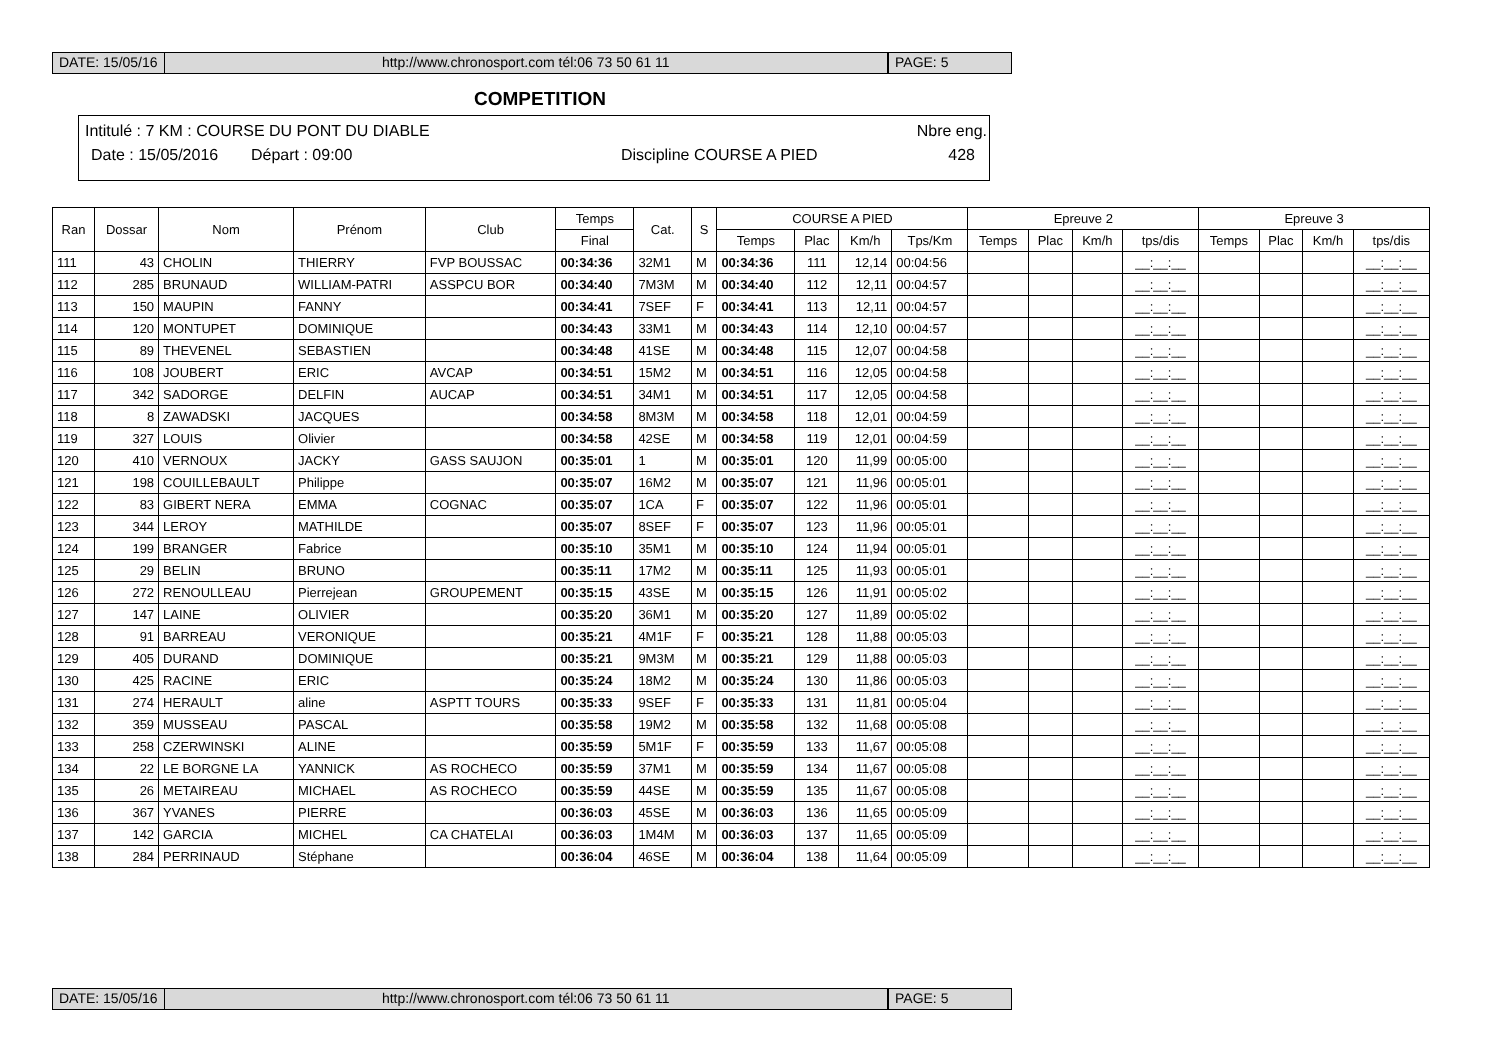DATE: 15/05/16 http://www.chronosport.com tél:06 73 50 61 11
PAGE: 5
COMPETITION
Intitulé : 7 KM : COURSE DU PONT DU DIABLE Nbre eng.
Date : 15/05/2016 Départ : 09:00 Discipline COURSE A PIED 428
| Ran | Dossar | Nom | Prénom | Club | Temps | Cat. | S | COURSE A PIED | | | | Epreuve 2 | | | | Epreuve 3 | | | |
| --- | --- | --- | --- | --- | --- | --- | --- | --- | --- | --- | --- | --- | --- | --- | --- | --- | --- | --- | --- |
| | | | | | Final | | | Temps | Plac | Km/h | Tps/Km | Temps | Plac | Km/h | tps/dis | Temps | Plac | Km/h | tps/dis |
| 111 | 43 | CHOLIN | THIERRY | FVP BOUSSAC | 00:34:36 | 32M1 | M | 00:34:36 | 111 | 12,14 | 00:04:56 | | | | __:__:__ | | | | __:__:__ |
| 112 | 285 | BRUNAUD | WILLIAM-PATRI | ASSPCU BOR | 00:34:40 | 7M3M | M | 00:34:40 | 112 | 12,11 | 00:04:57 | | | | __:__:__ | | | | __:__:__ |
| 113 | 150 | MAUPIN | FANNY | | 00:34:41 | 7SEF | F | 00:34:41 | 113 | 12,11 | 00:04:57 | | | | __:__:__ | | | | __:__:__ |
| 114 | 120 | MONTUPET | DOMINIQUE | | 00:34:43 | 33M1 | M | 00:34:43 | 114 | 12,10 | 00:04:57 | | | | __:__:__ | | | | __:__:__ |
| 115 | 89 | THEVENEL | SEBASTIEN | | 00:34:48 | 41SE | M | 00:34:48 | 115 | 12,07 | 00:04:58 | | | | __:__:__ | | | | __:__:__ |
| 116 | 108 | JOUBERT | ERIC | AVCAP | 00:34:51 | 15M2 | M | 00:34:51 | 116 | 12,05 | 00:04:58 | | | | __:__:__ | | | | __:__:__ |
| 117 | 342 | SADORGE | DELFIN | AUCAP | 00:34:51 | 34M1 | M | 00:34:51 | 117 | 12,05 | 00:04:58 | | | | __:__:__ | | | | __:__:__ |
| 118 | 8 | ZAWADSKI | JACQUES | | 00:34:58 | 8M3M | M | 00:34:58 | 118 | 12,01 | 00:04:59 | | | | __:__:__ | | | | __:__:__ |
| 119 | 327 | LOUIS | Olivier | | 00:34:58 | 42SE | M | 00:34:58 | 119 | 12,01 | 00:04:59 | | | | __:__:__ | | | | __:__:__ |
| 120 | 410 | VERNOUX | JACKY | GASS SAUJON | 00:35:01 | 1 | M | 00:35:01 | 120 | 11,99 | 00:05:00 | | | | __:__:__ | | | | __:__:__ |
| 121 | 198 | COUILLEBAULT | Philippe | | 00:35:07 | 16M2 | M | 00:35:07 | 121 | 11,96 | 00:05:01 | | | | __:__:__ | | | | __:__:__ |
| 122 | 83 | GIBERT NERA | EMMA | COGNAC | 00:35:07 | 1CA | F | 00:35:07 | 122 | 11,96 | 00:05:01 | | | | __:__:__ | | | | __:__:__ |
| 123 | 344 | LEROY | MATHILDE | | 00:35:07 | 8SEF | F | 00:35:07 | 123 | 11,96 | 00:05:01 | | | | __:__:__ | | | | __:__:__ |
| 124 | 199 | BRANGER | Fabrice | | 00:35:10 | 35M1 | M | 00:35:10 | 124 | 11,94 | 00:05:01 | | | | __:__:__ | | | | __:__:__ |
| 125 | 29 | BELIN | BRUNO | | 00:35:11 | 17M2 | M | 00:35:11 | 125 | 11,93 | 00:05:01 | | | | __:__:__ | | | | __:__:__ |
| 126 | 272 | RENOULLEAU | Pierrejean | GROUPEMENT | 00:35:15 | 43SE | M | 00:35:15 | 126 | 11,91 | 00:05:02 | | | | __:__:__ | | | | __:__:__ |
| 127 | 147 | LAINE | OLIVIER | | 00:35:20 | 36M1 | M | 00:35:20 | 127 | 11,89 | 00:05:02 | | | | __:__:__ | | | | __:__:__ |
| 128 | 91 | BARREAU | VERONIQUE | | 00:35:21 | 4M1F | F | 00:35:21 | 128 | 11,88 | 00:05:03 | | | | __:__:__ | | | | __:__:__ |
| 129 | 405 | DURAND | DOMINIQUE | | 00:35:21 | 9M3M | M | 00:35:21 | 129 | 11,88 | 00:05:03 | | | | __:__:__ | | | | __:__:__ |
| 130 | 425 | RACINE | ERIC | | 00:35:24 | 18M2 | M | 00:35:24 | 130 | 11,86 | 00:05:03 | | | | __:__:__ | | | | __:__:__ |
| 131 | 274 | HERAULT | aline | ASPTT TOURS | 00:35:33 | 9SEF | F | 00:35:33 | 131 | 11,81 | 00:05:04 | | | | __:__:__ | | | | __:__:__ |
| 132 | 359 | MUSSEAU | PASCAL | | 00:35:58 | 19M2 | M | 00:35:58 | 132 | 11,68 | 00:05:08 | | | | __:__:__ | | | | __:__:__ |
| 133 | 258 | CZERWINSKI | ALINE | | 00:35:59 | 5M1F | F | 00:35:59 | 133 | 11,67 | 00:05:08 | | | | __:__:__ | | | | __:__:__ |
| 134 | 22 | LE BORGNE LA | YANNICK | AS ROCHECO | 00:35:59 | 37M1 | M | 00:35:59 | 134 | 11,67 | 00:05:08 | | | | __:__:__ | | | | __:__:__ |
| 135 | 26 | METAIREAU | MICHAEL | AS ROCHECO | 00:35:59 | 44SE | M | 00:35:59 | 135 | 11,67 | 00:05:08 | | | | __:__:__ | | | | __:__:__ |
| 136 | 367 | YVANES | PIERRE | | 00:36:03 | 45SE | M | 00:36:03 | 136 | 11,65 | 00:05:09 | | | | __:__:__ | | | | __:__:__ |
| 137 | 142 | GARCIA | MICHEL | CA CHATELAI | 00:36:03 | 1M4M | M | 00:36:03 | 137 | 11,65 | 00:05:09 | | | | __:__:__ | | | | __:__:__ |
| 138 | 284 | PERRINAUD | Stéphane | | 00:36:04 | 46SE | M | 00:36:04 | 138 | 11,64 | 00:05:09 | | | | __:__:__ | | | | __:__:__ |
DATE: 15/05/16 http://www.chronosport.com tél:06 73 50 61 11
PAGE: 5